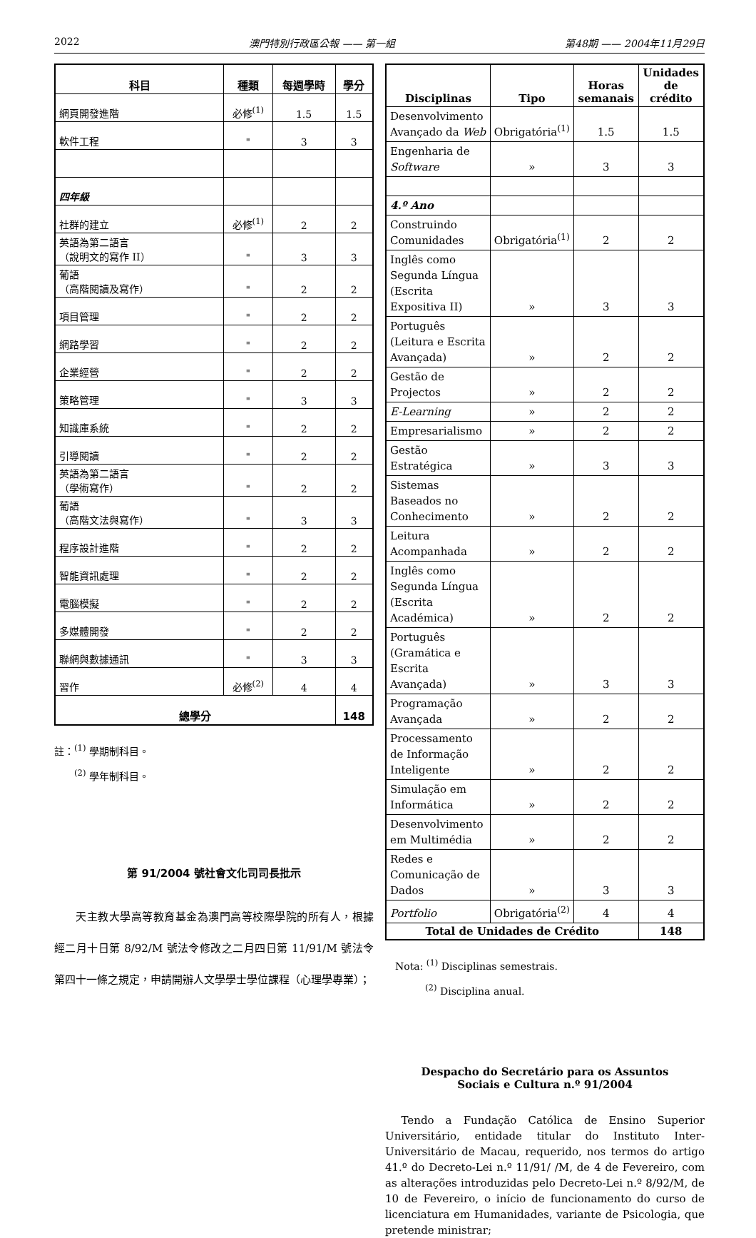2022 澳門特別行政區公報 —— 第一組 第48期 —— 2004年11月29日
| 科目 | 種類 | 每週學時 | 學分 |
| --- | --- | --- | --- |
| 網頁開發進階 | 必修<sup>(1)</sup> | 1.5 | 1.5 |
| 軟件工程 | " | 3 | 3 |
| 四年級 | | | |
| 社群的建立 | 必修<sup>(1)</sup> | 2 | 2 |
| 英語為第二語言 （說明文的寫作 II） | " | 3 | 3 |
| 葡語 （高階閱讀及寫作） | " | 2 | 2 |
| 項目管理 | " | 2 | 2 |
| 網路學習 | " | 2 | 2 |
| 企業經營 | " | 2 | 2 |
| 策略管理 | " | 3 | 3 |
| 知識庫系統 | " | 2 | 2 |
| 引導閱讀 | " | 2 | 2 |
| 英語為第二語言 （學術寫作） | " | 2 | 2 |
| 葡語 （高階文法與寫作） | " | 3 | 3 |
| 程序設計進階 | " | 2 | 2 |
| 智能資訊處理 | " | 2 | 2 |
| 電腦模擬 | " | 2 | 2 |
| 多媒體開發 | " | 2 | 2 |
| 聯網與數據通訊 | " | 3 | 3 |
| 習作 | 必修<sup>(2)</sup> | 4 | 4 |
| 總學分 | | | 148 |
註：<sup>(1)</sup> 學期制科目。
  <sup>(2)</sup> 學年制科目。
第 91/2004 號社會文化司司長批示
天主教大學高等教育基金為澳門高等校際學院的所有人，根據經二月十日第 8/92/M 號法令修改之二月四日第 11/91/M 號法令第四十一條之規定，申請開辦人文學學士學位課程（心理學專業）；
| Disciplinas | Tipo | Horas semanais | Unidades de crédito |
| --- | --- | --- | --- |
| Desenvolvimento Avançado da Web | Obrigatória<sup>(1)</sup> | 1.5 | 1.5 |
| Engenharia de Software | » | 3 | 3 |
| 4.º Ano | | | |
| Construindo Comunidades | Obrigatória<sup>(1)</sup> | 2 | 2 |
| Inglês como Segunda Língua (Escrita Expositiva II) | » | 3 | 3 |
| Português (Leitura e Escrita Avançada) | » | 2 | 2 |
| Gestão de Projectos | » | 2 | 2 |
| E-Learning | » | 2 | 2 |
| Empresarialismo | » | 2 | 2 |
| Gestão Estratégica | » | 3 | 3 |
| Sistemas Baseados no Conhecimento | » | 2 | 2 |
| Leitura Acompanhada | » | 2 | 2 |
| Inglês como Segunda Língua (Escrita Académica) | » | 2 | 2 |
| Português (Gramática e Escrita Avançada) | » | 3 | 3 |
| Programação Avançada | » | 2 | 2 |
| Processamento de Informação Inteligente | » | 2 | 2 |
| Simulação em Informática | » | 2 | 2 |
| Desenvolvimento em Multimédia | » | 2 | 2 |
| Redes e Comunicação de Dados | » | 3 | 3 |
| Portfolio | Obrigatória<sup>(2)</sup> | 4 | 4 |
| Total de Unidades de Crédito | | | 148 |
Nota: <sup>(1)</sup> Disciplinas semestrais.
   <sup>(2)</sup> Disciplina anual.
Despacho do Secretário para os Assuntos
Sociais e Cultura n.º 91/2004
Tendo a Fundação Católica de Ensino Superior Universitário, entidade titular do Instituto Inter-Universitário de Macau, requerido, nos termos do artigo 41.º do Decreto-Lei n.º 11/91/ /M, de 4 de Fevereiro, com as alterações introduzidas pelo Decreto-Lei n.º 8/92/M, de 10 de Fevereiro, o início de funcionamento do curso de licenciatura em Humanidades, variante de Psicologia, que pretende ministrar;